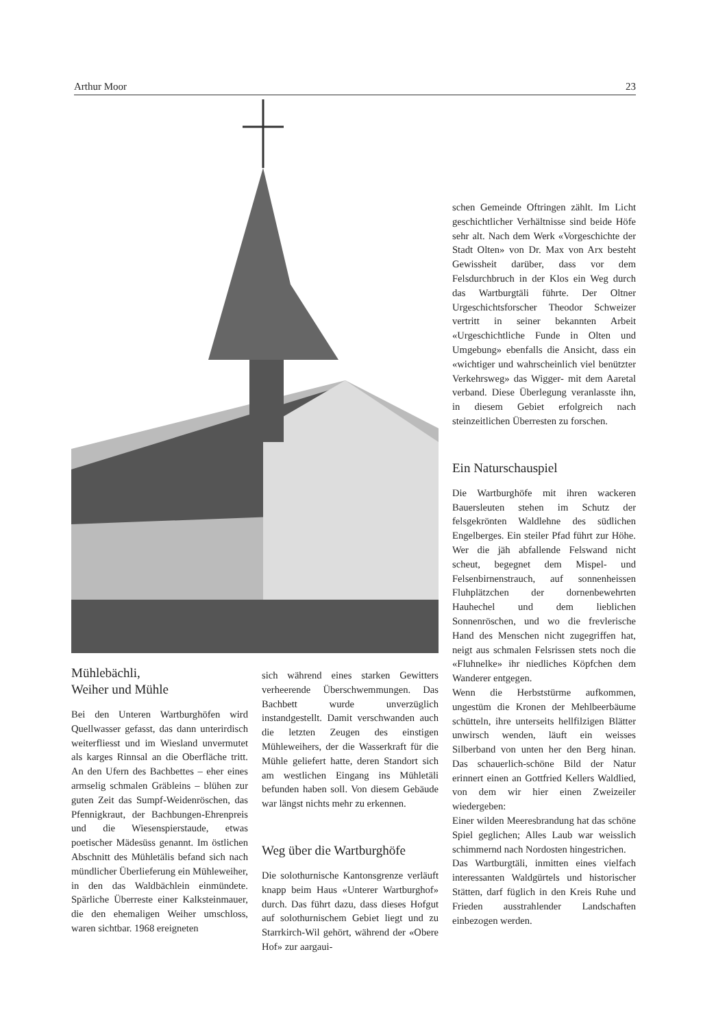Arthur Moor 23
schen Gemeinde Oftringen zählt. Im Licht geschichtlicher Verhältnisse sind beide Höfe sehr alt. Nach dem Werk «Vorgeschichte der Stadt Olten» von Dr. Max von Arx besteht Gewissheit darüber, dass vor dem Felsdurchbruch in der Klos ein Weg durch das Wartburgtäli führte. Der Oltner Urgeschichtsforscher Theodor Schweizer vertritt in seiner bekannten Arbeit «Urgeschichtliche Funde in Olten und Umgebung» ebenfalls die Ansicht, dass ein «wichtiger und wahrscheinlich viel benützter Verkehrsweg» das Wigger- mit dem Aaretal verband. Diese Überlegung veranlasste ihn, in diesem Gebiet erfolgreich nach steinzeitlichen Überresten zu forschen.
Ein Naturschauspiel
Die Wartburghöfe mit ihren wackeren Bauersleuten stehen im Schutz der felsgekrönten Waldlehne des südlichen Engelberges. Ein steiler Pfad führt zur Höhe. Wer die jäh abfallende Felswand nicht scheut, begegnet dem Mispel- und Felsenbirnenstrauch, auf sonnenheissen Fluhplätzchen der dornenbewehrten Hauhechel und dem lieblichen Sonnenröschen, und wo die frevlerische Hand des Menschen nicht zugegriffen hat, neigt aus schmalen Felsrissen stets noch die «Fluhnelke» ihr niedliches Köpfchen dem Wanderer entgegen.
Wenn die Herbststürme aufkommen, ungestüm die Kronen der Mehlbeerbäume schütteln, ihre unterseits hellfilzigen Blätter unwirsch wenden, läuft ein weisses Silberband von unten her den Berg hinan. Das schauerlich-schöne Bild der Natur erinnert einen an Gottfried Kellers Waldlied, von dem wir hier einen Zweizeiler wiedergeben:
Einer wilden Meeresbrandung hat das schöne Spiel geglichen; Alles Laub war weisslich schimmernd nach Nordosten hingestrichen.
Das Wartburgtäli, inmitten eines vielfach interessanten Waldgürtels und historischer Stätten, darf füglich in den Kreis Ruhe und Frieden ausstrahlender Landschaften einbezogen werden.
Mühlebächli,
Weiher und Mühle
Bei den Unteren Wartburghöfen wird Quellwasser gefasst, das dann unterirdisch weiterfliesst und im Wiesland unvermutet als karges Rinnsal an die Oberfläche tritt. An den Ufern des Bachbettes – eher eines armselig schmalen Gräbleins – blühen zur guten Zeit das Sumpf-Weidenröschen, das Pfennigkraut, der Bachbungen-Ehrenpreis und die Wiesenspierstaude, etwas poetischer Mädesüss genannt. Im östlichen Abschnitt des Mühletälis befand sich nach mündlicher Überlieferung ein Mühleweiher, in den das Waldbächlein einmündete. Spärliche Überreste einer Kalksteinmauer, die den ehemaligen Weiher umschloss, waren sichtbar. 1968 ereigneten
sich während eines starken Gewitters verheerende Überschwemmungen. Das Bachbett wurde unverzüglich instandgestellt. Damit verschwanden auch die letzten Zeugen des einstigen Mühleweihers, der die Wasserkraft für die Mühle geliefert hatte, deren Standort sich am westlichen Eingang ins Mühletäli befunden haben soll. Von diesem Gebäude war längst nichts mehr zu erkennen.
Weg über die Wartburghöfe
Die solothurnische Kantonsgrenze verläuft knapp beim Haus «Unterer Wartburghof» durch. Das führt dazu, dass dieses Hofgut auf solothurnischem Gebiet liegt und zu Starrkirch-Wil gehört, während der «Obere Hof» zur aargaui-